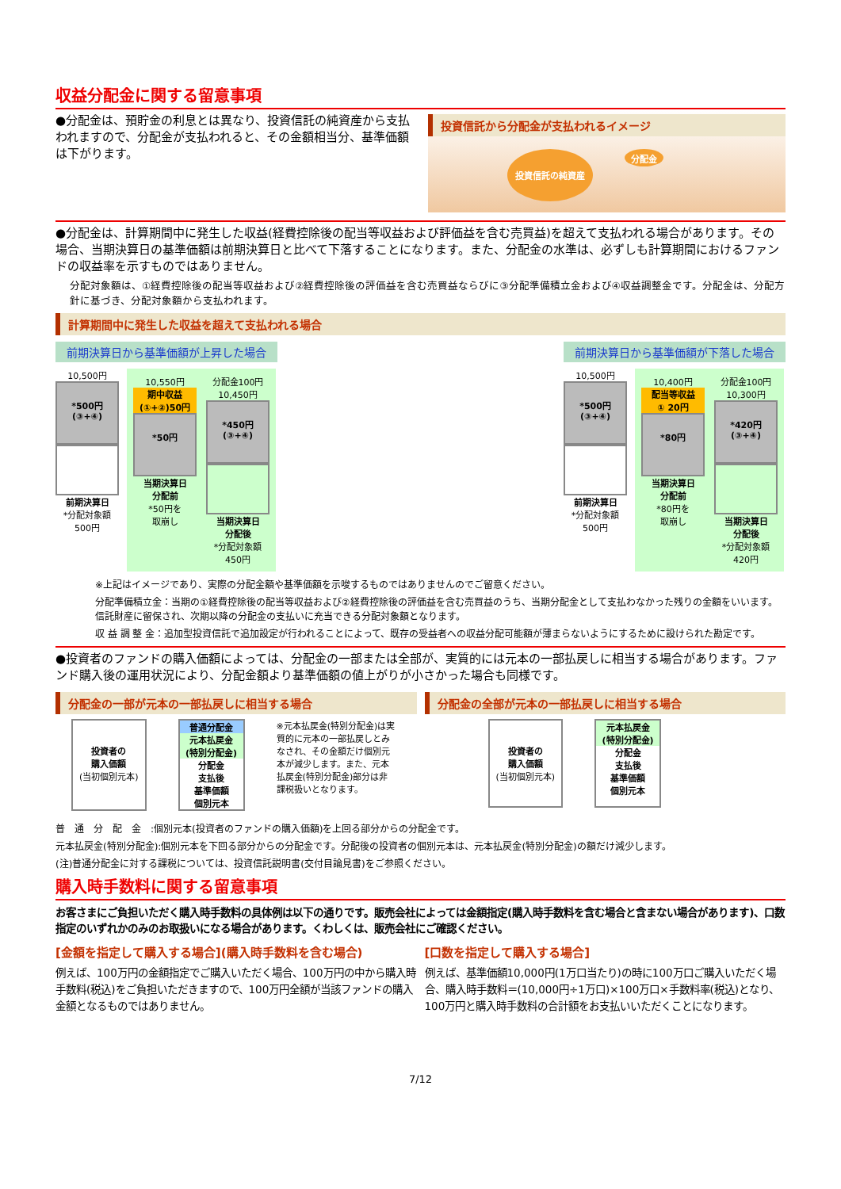収益分配金に関する留意事項
●分配金は、預貯金の利息とは異なり、投資信託の純資産から支払われますので、分配金が支払われると、その金額相当分、基準価額は下がります。
投資信託から分配金が支払われるイメージ
投資信託の純資産 分配金
●分配金は、計算期間中に発生した収益(経費控除後の配当等収益および評価益を含む売買益)を超えて支払われる場合があります。その場合、当期決算日の基準価額は前期決算日と比べて下落することになります。また、分配金の水準は、必ずしも計算期間におけるファンドの収益率を示すものではありません。
分配対象額は、①経費控除後の配当等収益および②経費控除後の評価益を含む売買益ならびに③分配準備積立金および④収益調整金です。分配金は、分配方針に基づき、分配対象額から支払われます。
計算期間中に発生した収益を超えて支払われる場合
前期決算日から基準価額が上昇した場合
10,500円
*500円
(③+④)
前期決算日
*分配対象額
500円
10,550円
期中収益
(①+②)50円
*50円
当期決算日
分配前
*50円を
取崩し
分配金100円
10,450円
*450円
(③+④)
当期決算日
分配後
*分配対象額
450円
前期決算日から基準価額が下落した場合
10,500円
*500円
(③+④)
前期決算日
*分配対象額
500円
10,400円
配当等収益
① 20円
*80円
当期決算日
分配前
*80円を
取崩し
分配金100円
10,300円
*420円
(③+④)
当期決算日
分配後
*分配対象額
420円
※上記はイメージであり、実際の分配金額や基準価額を示唆するものではありませんのでご留意ください。
分配準備積立金：当期の①経費控除後の配当等収益および②経費控除後の評価益を含む売買益のうち、当期分配金として支払わなかった残りの金額をいいます。信託財産に留保され、次期以降の分配金の支払いに充当できる分配対象額となります。
収 益 調 整 金：追加型投資信託で追加設定が行われることによって、既存の受益者への収益分配可能額が薄まらないようにするために設けられた勘定です。
●投資者のファンドの購入価額によっては、分配金の一部または全部が、実質的には元本の一部払戻しに相当する場合があります。ファンド購入後の運用状況により、分配金額より基準価額の値上がりが小さかった場合も同様です。
分配金の一部が元本の一部払戻しに相当する場合
投資者の
購入価額
(当初個別元本)
普通分配金
元本払戻金
(特別分配金)
分配金
支払後
基準価額
個別元本
※元本払戻金(特別分配金)は実質的に元本の一部払戻しとみなされ、その金額だけ個別元本が減少します。また、元本払戻金(特別分配金)部分は非課税扱いとなります。
分配金の全部が元本の一部払戻しに相当する場合
投資者の
購入価額
(当初個別元本)
元本払戻金
(特別分配金)
分配金
支払後
基準価額
個別元本
普　通　分　配　金　:個別元本(投資者のファンドの購入価額)を上回る部分からの分配金です。
元本払戻金(特別分配金):個別元本を下回る部分からの分配金です。分配後の投資者の個別元本は、元本払戻金(特別分配金)の額だけ減少します。
(注)普通分配金に対する課税については、投資信託説明書(交付目論見書)をご参照ください。
購入時手数料に関する留意事項
お客さまにご負担いただく購入時手数料の具体例は以下の通りです。販売会社によっては金額指定(購入時手数料を含む場合と含まない場合があります)、口数指定のいずれかのみのお取扱いになる場合があります。くわしくは、販売会社にご確認ください。
[金額を指定して購入する場合](購入時手数料を含む場合)
例えば、100万円の金額指定でご購入いただく場合、100万円の中から購入時手数料(税込)をご負担いただきますので、100万円全額が当該ファンドの購入金額となるものではありません。
[口数を指定して購入する場合]
例えば、基準価額10,000円(1万口当たり)の時に100万口ご購入いただく場合、購入時手数料＝(10,000円÷1万口)×100万口×手数料率(税込)となり、100万円と購入時手数料の合計額をお支払いいただくことになります。
7/12